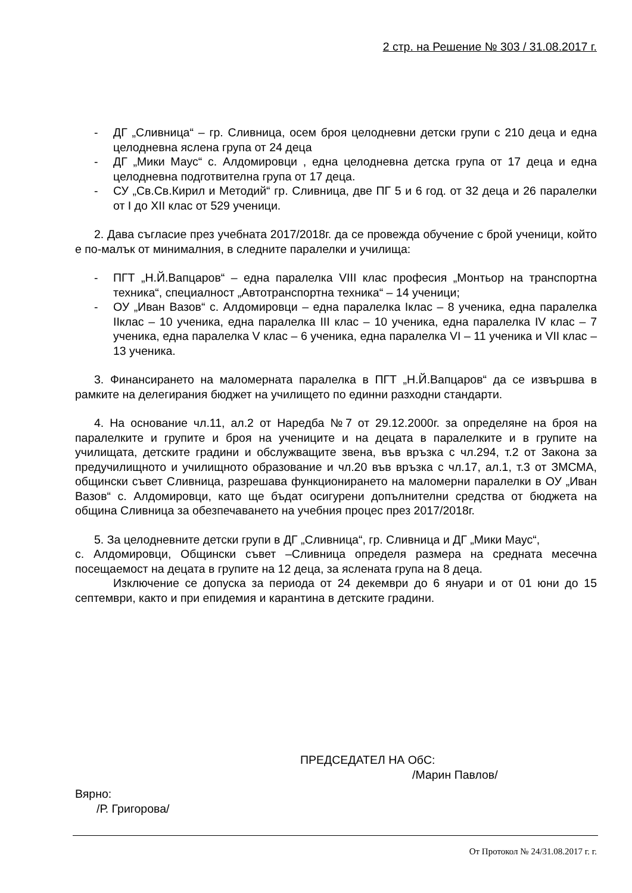2 стр. на Решение № 303 / 31.08.2017 г.
- ДГ „Сливница“ – гр. Сливница, осем броя целодневни детски групи с 210 деца и една целодневна яслена група от 24 деца
- ДГ „Мики Маус“ с. Алдомировци , една целодневна детска група от 17 деца и една целодневна подготвителна група от 17 деца.
- СУ „Св.Св.Кирил и Методий“ гр. Сливница, две ПГ 5 и 6 год. от 32 деца и 26 паралелки от I до XII клас от 529 ученици.
2. Дава съгласие през учебната 2017/2018г. да се провежда обучение с брой ученици, който е по-малък от минималния, в следните паралелки и училища:
- ПГТ „Н.Й.Вапцаров“ – една паралелка VIII клас професия „Монтьор на транспортна техника“, специалност „Автотранспортна техника“ – 14 ученици;
- ОУ „Иван Вазов“ с. Алдомировци – една паралелка Iклас – 8 ученика, една паралелка IIклас – 10 ученика, една паралелка III клас – 10 ученика, една паралелка IV клас – 7 ученика, една паралелка V клас – 6 ученика, една паралелка VI – 11 ученика и VII клас – 13 ученика.
3. Финансирането на маломерната паралелка в ПГТ „Н.Й.Вапцаров“ да се извършва в рамките на делегирания бюджет на училището по единни разходни стандарти.
4. На основание чл.11, ал.2 от Наредба №7 от 29.12.2000г. за определяне на броя на паралелките и групите и броя на учениците и на децата в паралелките и в групите на училищата, детските градини и обслужващите звена, във връзка с чл.294, т.2 от Закона за предучилищното и училищното образование и чл.20 във връзка с чл.17, ал.1, т.3 от ЗМСМА, общински съвет Сливница, разрешава функционирането на маломерни паралелки в ОУ „Иван Вазов“ с. Алдомировци, като ще бъдат осигурени допълнителни средства от бюджета на община Сливница за обезпечаването на учебния процес през 2017/2018г.
5. За целодневните детски групи в ДГ „Сливница“, гр. Сливница и ДГ „Мики Маус“,
с. Алдомировци, Общински съвет –Сливница определя размера на средната месечна посещаемост на децата в групите на 12 деца, за яслената група на 8 деца.
Изключение се допуска за периода от 24 декември до 6 януари и от 01 юни до 15 септември, както и при епидемия и карантина в детските градини.
ПРЕДСЕДАТЕЛ НА ОбС:
/Марин Павлов/
Вярно:
/Р. Григорова/
От Протокол № 24/31.08.2017 г. г.